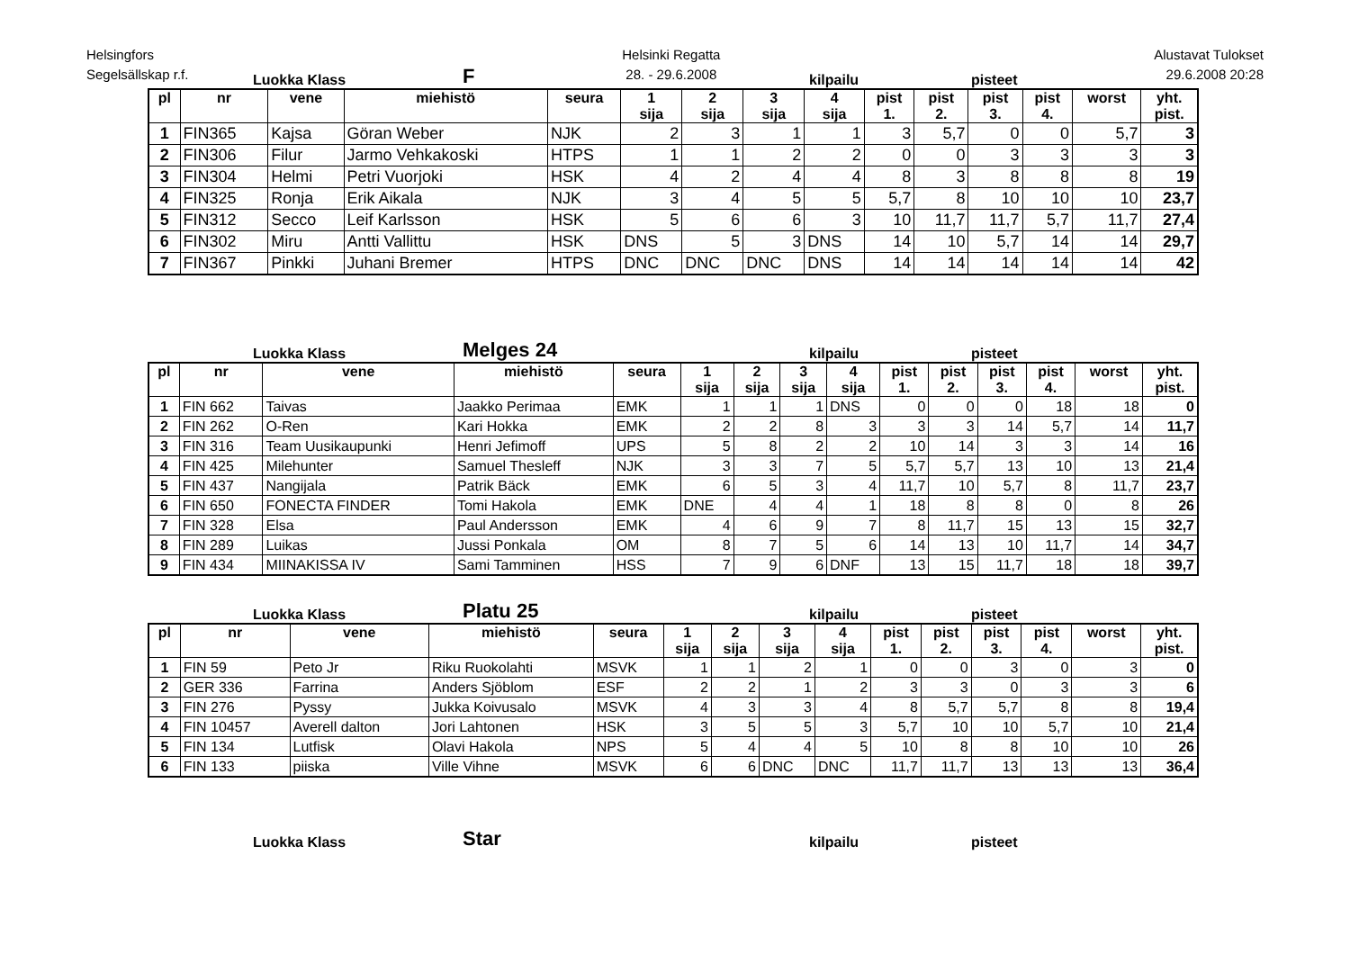Helsingfors
Segelsällskap r.f.
Helsinki Regatta
28. - 29.6.2008
Alustavat Tulokset
29.6.2008 20:28
Luokka Klass F kilpailu pisteet
| pl | nr | vene | miehistö | seura | 1 sija | 2 sija | 3 sija | 4 sija | pist 1. | pist 2. | pist 3. | pist 4. | worst | yht. pist. |
| --- | --- | --- | --- | --- | --- | --- | --- | --- | --- | --- | --- | --- | --- | --- |
| 1 | FIN365 | Kajsa | Göran Weber | NJK | 2 | 3 | 1 | 1 | 3 | 5,7 | 0 | 0 | 5,7 | 3 |
| 2 | FIN306 | Filur | Jarmo Vehkakoski | HTPS | 1 | 1 | 2 | 2 | 0 | 0 | 3 | 3 | 3 | 3 |
| 3 | FIN304 | Helmi | Petri Vuorjoki | HSK | 4 | 2 | 4 | 4 | 8 | 3 | 8 | 8 | 8 | 19 |
| 4 | FIN325 | Ronja | Erik Aikala | NJK | 3 | 4 | 5 | 5 | 5,7 | 8 | 10 | 10 | 10 | 23,7 |
| 5 | FIN312 | Secco | Leif Karlsson | HSK | 5 | 6 | 6 | 3 | 10 | 11,7 | 11,7 | 5,7 | 11,7 | 27,4 |
| 6 | FIN302 | Miru | Antti Vallittu | HSK | DNS | 5 | 3 | DNS | 14 | 10 | 5,7 | 14 | 14 | 29,7 |
| 7 | FIN367 | Pinkki | Juhani Bremer | HTPS | DNC | DNC | DNC | DNS | 14 | 14 | 14 | 14 | 14 | 42 |
Luokka Klass Melges 24 kilpailu pisteet
| pl | nr | vene | miehistö | seura | 1 sija | 2 sija | 3 sija | 4 sija | pist 1. | pist 2. | pist 3. | pist 4. | worst | yht. pist. |
| --- | --- | --- | --- | --- | --- | --- | --- | --- | --- | --- | --- | --- | --- | --- |
| 1 | FIN 662 | Taivas | Jaakko Perimaa | EMK | 1 | 1 | 1 | DNS | 0 | 0 | 0 | 18 | 18 | 0 |
| 2 | FIN 262 | O-Ren | Kari Hokka | EMK | 2 | 2 | 8 | 3 | 3 | 3 | 14 | 5,7 | 14 | 11,7 |
| 3 | FIN 316 | Team Uusikaupunki | Henri Jefimoff | UPS | 5 | 8 | 2 | 2 | 10 | 14 | 3 | 3 | 14 | 16 |
| 4 | FIN 425 | Milehunter | Samuel Thesleff | NJK | 3 | 3 | 7 | 5 | 5,7 | 5,7 | 13 | 10 | 13 | 21,4 |
| 5 | FIN 437 | Nangijala | Patrik Bäck | EMK | 6 | 5 | 3 | 4 | 11,7 | 10 | 5,7 | 8 | 11,7 | 23,7 |
| 6 | FIN 650 | FONECTA FINDER | Tomi Hakola | EMK | DNE | 4 | 4 | 1 | 18 | 8 | 8 | 0 | 8 | 26 |
| 7 | FIN 328 | Elsa | Paul Andersson | EMK | 4 | 6 | 9 | 7 | 8 | 11,7 | 15 | 13 | 15 | 32,7 |
| 8 | FIN 289 | Luikas | Jussi Ponkala | OM | 8 | 7 | 5 | 6 | 14 | 13 | 10 | 11,7 | 14 | 34,7 |
| 9 | FIN 434 | MIINAKISSA IV | Sami Tamminen | HSS | 7 | 9 | 6 | DNF | 13 | 15 | 11,7 | 18 | 18 | 39,7 |
Luokka Klass Platu 25 kilpailu pisteet
| pl | nr | vene | miehistö | seura | 1 sija | 2 sija | 3 sija | 4 sija | pist 1. | pist 2. | pist 3. | pist 4. | worst | yht. pist. |
| --- | --- | --- | --- | --- | --- | --- | --- | --- | --- | --- | --- | --- | --- | --- |
| 1 | FIN 59 | Peto Jr | Riku Ruokolahti | MSVK | 1 | 1 | 2 | 1 | 0 | 0 | 3 | 0 | 3 | 0 |
| 2 | GER 336 | Farrina | Anders Sjöblom | ESF | 2 | 2 | 1 | 2 | 3 | 3 | 0 | 3 | 3 | 6 |
| 3 | FIN 276 | Pyssy | Jukka Koivusalo | MSVK | 4 | 3 | 3 | 4 | 8 | 5,7 | 5,7 | 8 | 8 | 19,4 |
| 4 | FIN 10457 | Averell dalton | Jori Lahtonen | HSK | 3 | 5 | 5 | 3 | 5,7 | 10 | 10 | 5,7 | 10 | 21,4 |
| 5 | FIN 134 | Lutfisk | Olavi Hakola | NPS | 5 | 4 | 4 | 5 | 10 | 8 | 8 | 10 | 10 | 26 |
| 6 | FIN 133 | piiska | Ville Vihne | MSVK | 6 | 6 | DNC | DNC | 11,7 | 11,7 | 13 | 13 | 13 | 36,4 |
Luokka Klass Star kilpailu pisteet